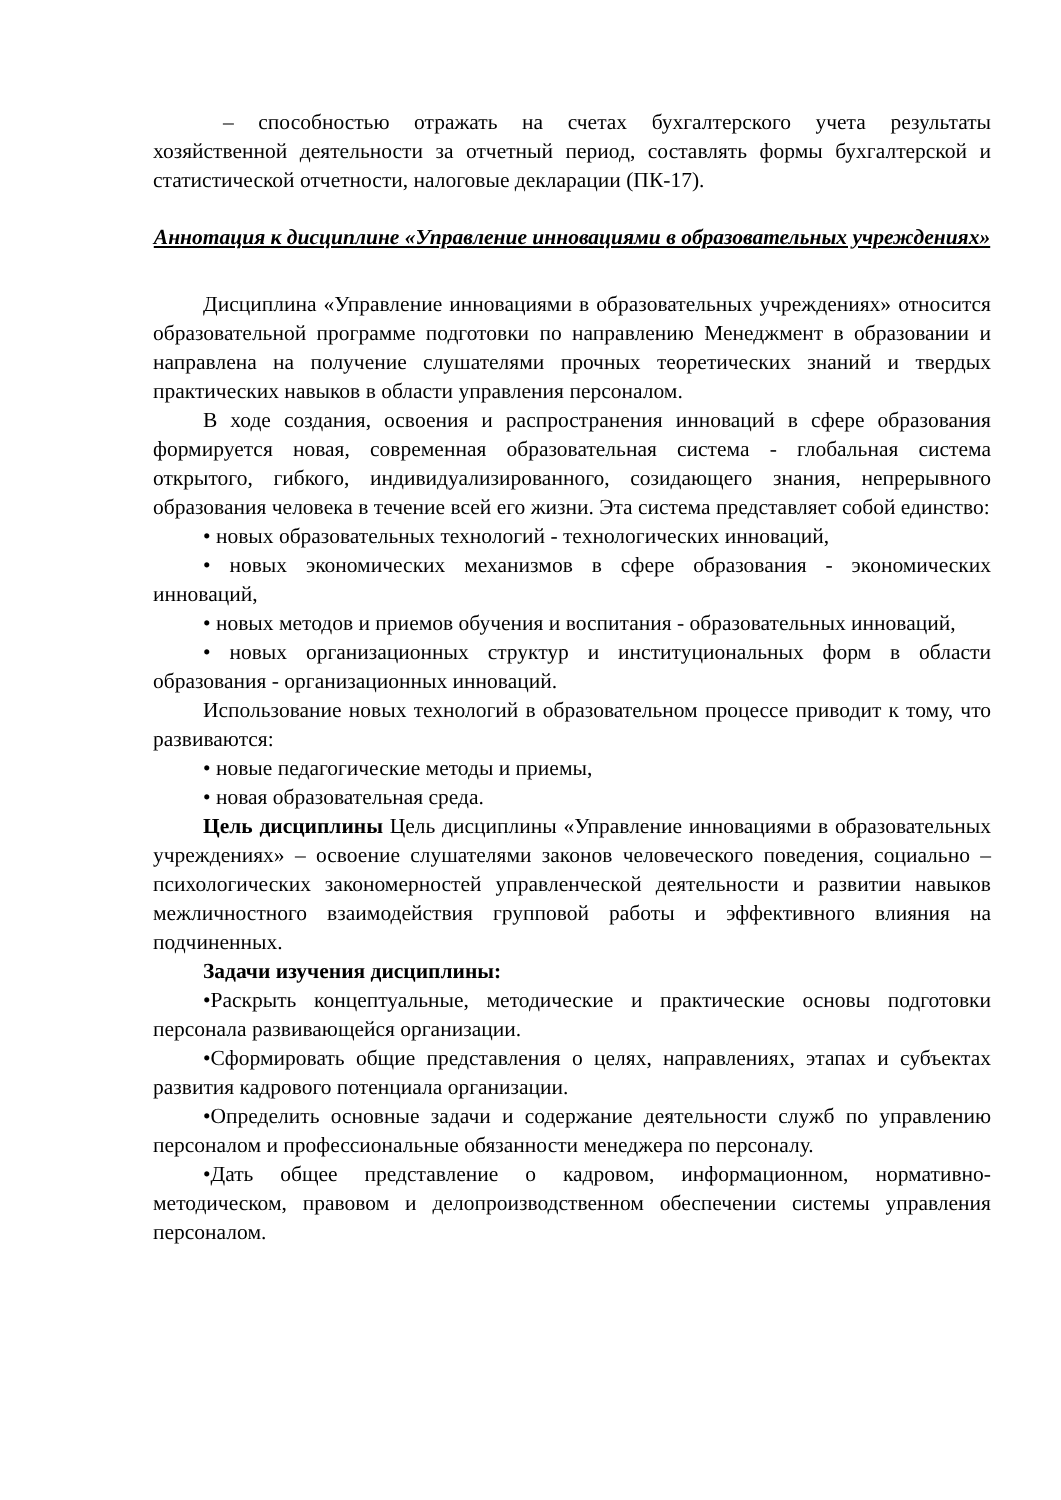– способностью отражать на счетах бухгалтерского учета результаты хозяйственной деятельности за отчетный период, составлять формы бухгалтерской и статистической отчетности, налоговые декларации (ПК-17).
Аннотация к дисциплине «Управление инновациями в образовательных учреждениях»
Дисциплина «Управление инновациями в образовательных учреждениях» относится образовательной программе подготовки по направлению Менеджмент в образовании и направлена на получение слушателями прочных теоретических знаний и твердых практических навыков в области управления персоналом.
В ходе создания, освоения и распространения инноваций в сфере образования формируется новая, современная образовательная система - глобальная система открытого, гибкого, индивидуализированного, созидающего знания, непрерывного образования человека в течение всей его жизни. Эта система представляет собой единство:
• новых образовательных технологий - технологических инноваций,
• новых экономических механизмов в сфере образования - экономических инноваций,
• новых методов и приемов обучения и воспитания - образовательных инноваций,
• новых организационных структур и институциональных форм в области образования - организационных инноваций.
Использование новых технологий в образовательном процессе приводит к тому, что развиваются:
• новые педагогические методы и приемы,
• новая образовательная среда.
Цель дисциплины Цель дисциплины «Управление инновациями в образовательных учреждениях» – освоение слушателями законов человеческого поведения, социально – психологических закономерностей управленческой деятельности и развитии навыков межличностного взаимодействия групповой работы и эффективного влияния на подчиненных.
Задачи изучения дисциплины:
•Раскрыть концептуальные, методические и практические основы подготовки персонала развивающейся организации.
•Сформировать общие представления о целях, направлениях, этапах и субъектах развития кадрового потенциала организации.
•Определить основные задачи и содержание деятельности служб по управлению персоналом и профессиональные обязанности менеджера по персоналу.
•Дать общее представление о кадровом, информационном, нормативно-методическом, правовом и делопроизводственном обеспечении системы управления персоналом.